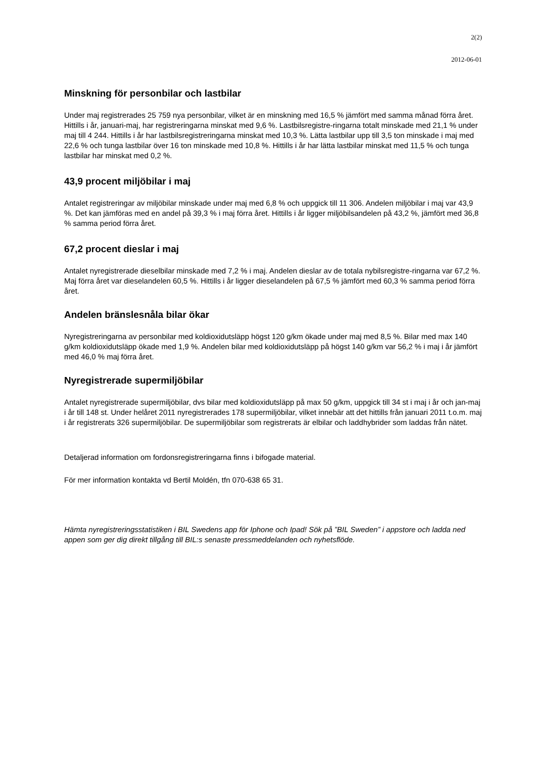2(2)
2012-06-01
Minskning för personbilar och lastbilar
Under maj registrerades 25 759 nya personbilar, vilket är en minskning med 16,5 % jämfört med samma månad förra året. Hittills i år, januari-maj, har registreringarna minskat med 9,6 %. Lastbilsregistre-ringarna totalt minskade med 21,1 % under maj till 4 244. Hittills i år har lastbilsregistreringarna minskat med 10,3 %. Lätta lastbilar upp till 3,5 ton minskade i maj med 22,6 % och tunga lastbilar över 16 ton minskade med 10,8 %. Hittills i år har lätta lastbilar minskat med 11,5 % och tunga lastbilar har minskat med 0,2 %.
43,9 procent miljöbilar i maj
Antalet registreringar av miljöbilar minskade under maj med 6,8 % och uppgick till 11 306. Andelen miljöbilar i maj var 43,9 %. Det kan jämföras med en andel på 39,3 % i maj förra året. Hittills i år ligger miljöbilsandelen på 43,2 %, jämfört med 36,8 % samma period förra året.
67,2 procent dieslar i maj
Antalet nyregistrerade dieselbilar minskade med 7,2 % i maj. Andelen dieslar av de totala nybilsregistre-ringarna var 67,2 %. Maj förra året var dieselandelen 60,5 %. Hittills i år ligger dieselandelen på 67,5 % jämfört med 60,3 % samma period förra året.
Andelen bränslesnåla bilar ökar
Nyregistreringarna av personbilar med koldioxidutsläpp högst 120 g/km ökade under maj med 8,5 %. Bilar med max 140 g/km koldioxidutsläpp ökade med 1,9 %. Andelen bilar med koldioxidutsläpp på högst 140 g/km var 56,2 % i maj i år jämfört med 46,0 % maj förra året.
Nyregistrerade supermiljöbilar
Antalet nyregistrerade supermiljöbilar, dvs bilar med koldioxidutsläpp på max 50 g/km, uppgick till 34 st i maj i år och jan-maj i år till 148 st. Under helåret 2011 nyregistrerades 178 supermiljöbilar, vilket innebär att det hittills från januari 2011 t.o.m. maj i år registrerats 326 supermiljöbilar. De supermiljöbilar som registrerats är elbilar och laddhybrider som laddas från nätet.
Detaljerad information om fordonsregistreringarna finns i bifogade material.
För mer information kontakta vd Bertil Moldén, tfn 070-638 65 31.
Hämta nyregistreringsstatistiken i BIL Swedens app för Iphone och Ipad! Sök på ”BIL Sweden” i appstore och ladda ned appen som ger dig direkt tillgång till BIL:s senaste pressmeddelanden och nyhetsflöde.